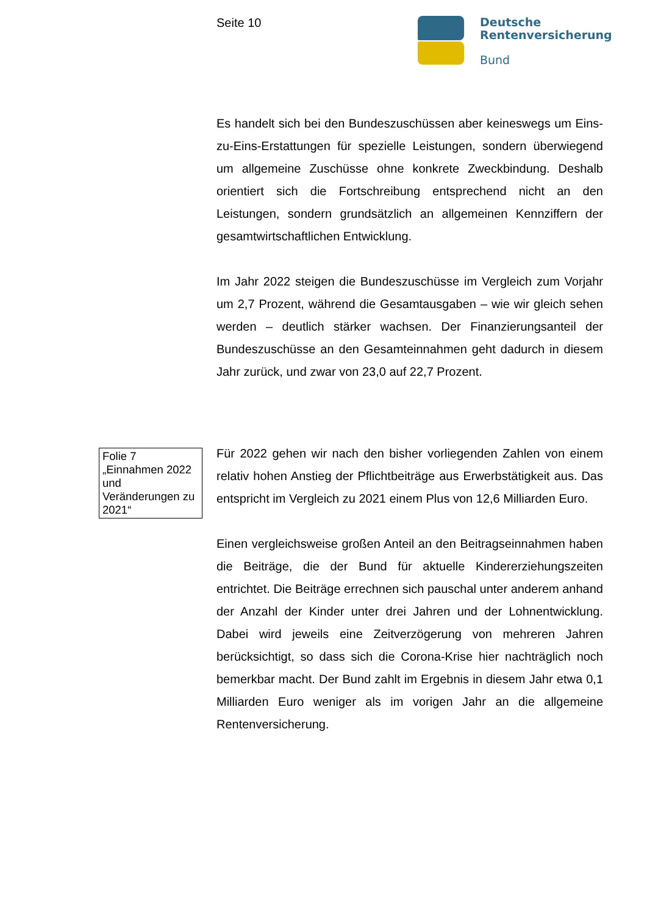Seite 10
Deutsche
Rentenversicherung
Bund
Es handelt sich bei den Bundeszuschüssen aber keineswegs um Eins-zu-Eins-Erstattungen für spezielle Leistungen, sondern überwiegend um allgemeine Zuschüsse ohne konkrete Zweckbindung. Deshalb orientiert sich die Fortschreibung entsprechend nicht an den Leistungen, sondern grundsätzlich an allgemeinen Kennziffern der gesamtwirtschaftlichen Entwicklung.
Im Jahr 2022 steigen die Bundeszuschüsse im Vergleich zum Vorjahr um 2,7 Prozent, während die Gesamtausgaben – wie wir gleich sehen werden – deutlich stärker wachsen. Der Finanzierungsanteil der Bundeszuschüsse an den Gesamteinnahmen geht dadurch in diesem Jahr zurück, und zwar von 23,0 auf 22,7 Prozent.
Folie 7
„Einnahmen 2022 und Veränderungen zu 2021“
Für 2022 gehen wir nach den bisher vorliegenden Zahlen von einem relativ hohen Anstieg der Pflichtbeiträge aus Erwerbstätigkeit aus. Das entspricht im Vergleich zu 2021 einem Plus von 12,6 Milliarden Euro.
Einen vergleichsweise großen Anteil an den Beitragseinnahmen haben die Beiträge, die der Bund für aktuelle Kindererziehungszeiten entrichtet. Die Beiträge errechnen sich pauschal unter anderem anhand der Anzahl der Kinder unter drei Jahren und der Lohnentwicklung. Dabei wird jeweils eine Zeitverzögerung von mehreren Jahren berücksichtigt, so dass sich die Corona-Krise hier nachträglich noch bemerkbar macht. Der Bund zahlt im Ergebnis in diesem Jahr etwa 0,1 Milliarden Euro weniger als im vorigen Jahr an die allgemeine Rentenversicherung.